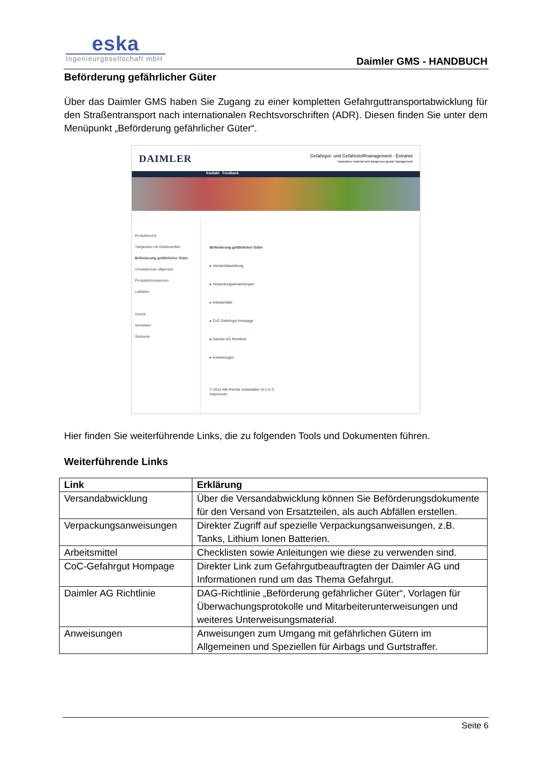eska
Ingenieurgesellschaft mbH
Daimler GMS - HANDBUCH
Beförderung gefährlicher Güter
Über das Daimler GMS haben Sie Zugang zu einer kompletten Gefahrguttransportabwicklung für den Straßentransport nach internationalen Rechtsvorschriften (ADR). Diesen finden Sie unter dem Menüpunkt „Beförderung gefährlicher Güter“.
DAIMLER Gefahrgut- und Gefahrstoffmanagement - Extranet
hazardous material and dangerous goods management
Kontakt Feedback
Produktsuche
Tätigkeiten mit Gefahrstoffen
Beförderung gefährlicher Güter
Umweltschutz allgemein
Produktinformationen
Leitfäden
Zurück
Abmelden
Startseite
Beförderung gefährlicher Güter
▸ Versandabwicklung
▸ Verpackungsanweisungen
▸ Arbeitsmittel
▸ CoC-Gefahrgut Hompage
▸ Daimler AG Richtlinie
▸ Anweisungen
© 2012 Alle Rechte vorbehalten (V.1.0.7)
Impressum
Hier finden Sie weiterführende Links, die zu folgenden Tools und Dokumenten führen.
Weiterführende Links
| Link | Erklärung |
| --- | --- |
| Versandabwicklung | Über die Versandabwicklung können Sie Beförderungsdokumente für den Versand von Ersatzteilen, als auch Abfällen erstellen. |
| Verpackungsanweisungen | Direkter Zugriff auf spezielle Verpackungsanweisungen, z.B. Tanks, Lithium Ionen Batterien. |
| Arbeitsmittel | Checklisten sowie Anleitungen wie diese zu verwenden sind. |
| CoC-Gefahrgut Hompage | Direkter Link zum Gefahrgutbeauftragten der Daimler AG und Informationen rund um das Thema Gefahrgut. |
| Daimler AG Richtlinie | DAG-Richtlinie „Beförderung gefährlicher Güter“, Vorlagen für Überwachungsprotokolle und Mitarbeiterunterweisungen und weiteres Unterweisungsmaterial. |
| Anweisungen | Anweisungen zum Umgang mit gefährlichen Gütern im Allgemeinen und Speziellen für Airbags und Gurtstraffer. |
Seite 6